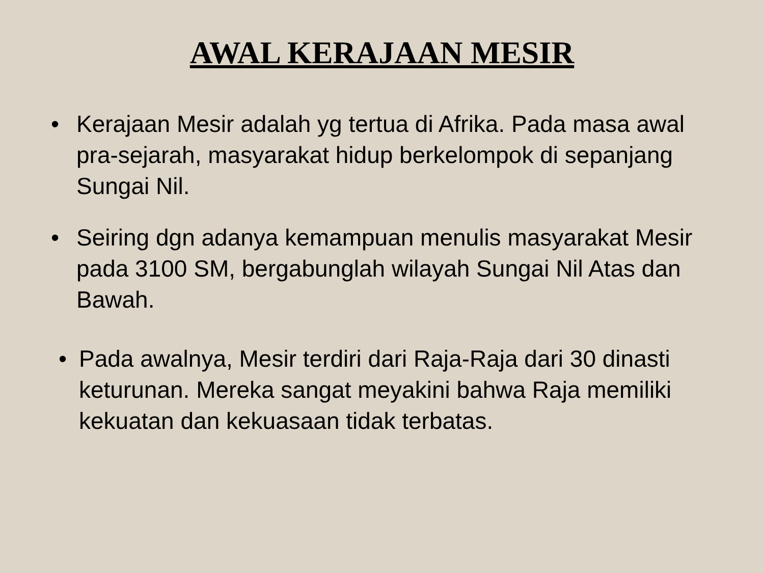AWAL KERAJAAN MESIR
• Kerajaan Mesir adalah yg tertua di Afrika. Pada masa awal pra-sejarah, masyarakat hidup berkelompok di sepanjang Sungai Nil.
• Seiring dgn adanya kemampuan menulis masyarakat Mesir pada 3100 SM, bergabunglah wilayah Sungai Nil Atas dan Bawah.
• Pada awalnya, Mesir terdiri dari Raja-Raja dari 30 dinasti keturunan. Mereka sangat meyakini bahwa Raja memiliki kekuatan dan kekuasaan tidak terbatas.